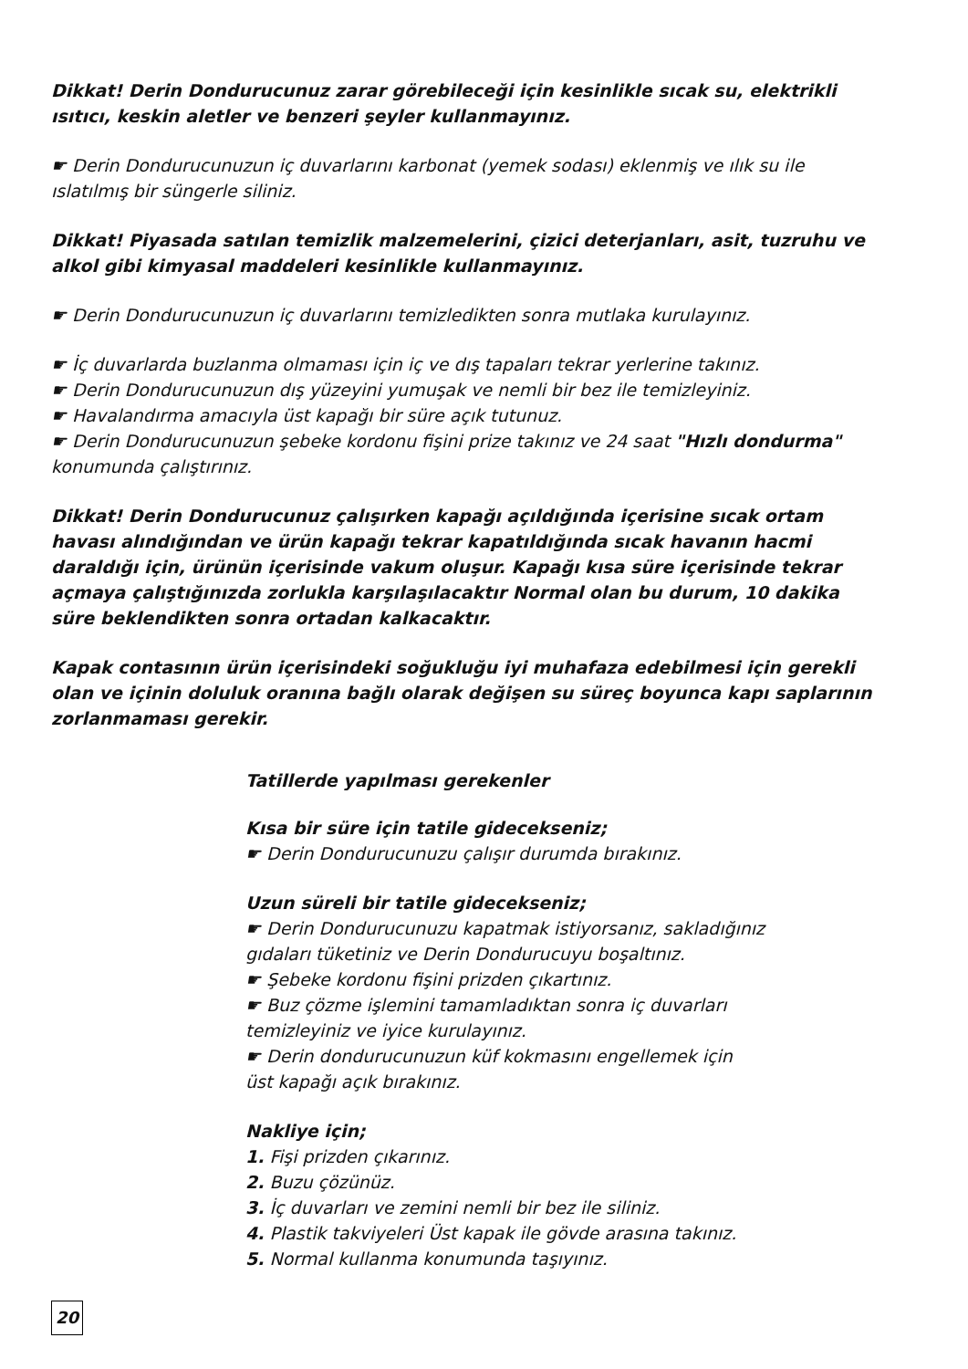Dikkat! Derin Dondurucunuz zarar görebileceği için kesinlikle sıcak su, elektrikli ısıtıcı, keskin aletler ve benzeri şeyler kullanmayınız.
☛ Derin Dondurucunuzun iç duvarlarını karbonat (yemek sodası) eklenmiş ve ılık su ile ıslatılmış bir süngerle siliniz.
Dikkat! Piyasada satılan temizlik malzemelerini, çizici deterjanları, asit, tuzruhu ve alkol gibi kimyasal maddeleri kesinlikle kullanmayınız.
☛ Derin Dondurucunuzun iç duvarlarını temizledikten sonra mutlaka kurulayınız.
☛ İç duvarlarda buzlanma olmaması için iç ve dış tapaları tekrar yerlerine takınız.
☛ Derin Dondurucunuzun dış yüzeyini yumuşak ve nemli bir bez ile temizleyiniz.
☛ Havalandırma amacıyla üst kapağı bir süre açık tutunuz.
☛ Derin Dondurucunuzun şebeke kordonu fişini prize takınız ve 24 saat "Hızlı dondurma" konumunda çalıştırınız.
Dikkat! Derin Dondurucunuz çalışırken kapağı açıldığında içerisine sıcak ortam havası alındığından ve ürün kapağı tekrar kapatıldığında sıcak havanın hacmi daraldığı için, ürünün içerisinde vakum oluşur. Kapağı kısa süre içerisinde tekrar açmaya çalıştığınızda zorlukla karşılaşılacaktır Normal olan bu durum, 10 dakika süre beklendikten sonra ortadan kalkacaktır.
Kapak contasının ürün içerisindeki soğukluğu iyi muhafaza edebilmesi için gerekli olan ve içinin doluluk oranına bağlı olarak değişen su süreç boyunca kapı saplarının zorlanmaması gerekir.
Tatillerde yapılması gerekenler
Kısa bir süre için tatile gidecekseniz;
☛ Derin Dondurucunuzu çalışır durumda bırakınız.
Uzun süreli bir tatile gidecekseniz;
☛ Derin Dondurucunuzu kapatmak istiyorsanız, sakladığınız
gıdaları tüketiniz ve Derin Dondurucuyu boşaltınız.
☛ Şebeke kordonu fişini prizden çıkartınız.
☛ Buz çözme işlemini tamamladıktan sonra iç duvarları
temizleyiniz ve iyice kurulayınız.
☛ Derin dondurucunuzun küf kokmasını engellemek için
üst kapağı açık bırakınız.
Nakliye için;
1. Fişi prizden çıkarınız.
2. Buzu çözünüz.
3. İç duvarları ve zemini nemli bir bez ile siliniz.
4. Plastik takviyeleri Üst kapak ile gövde arasına takınız.
5. Normal kullanma konumunda taşıyınız.
20